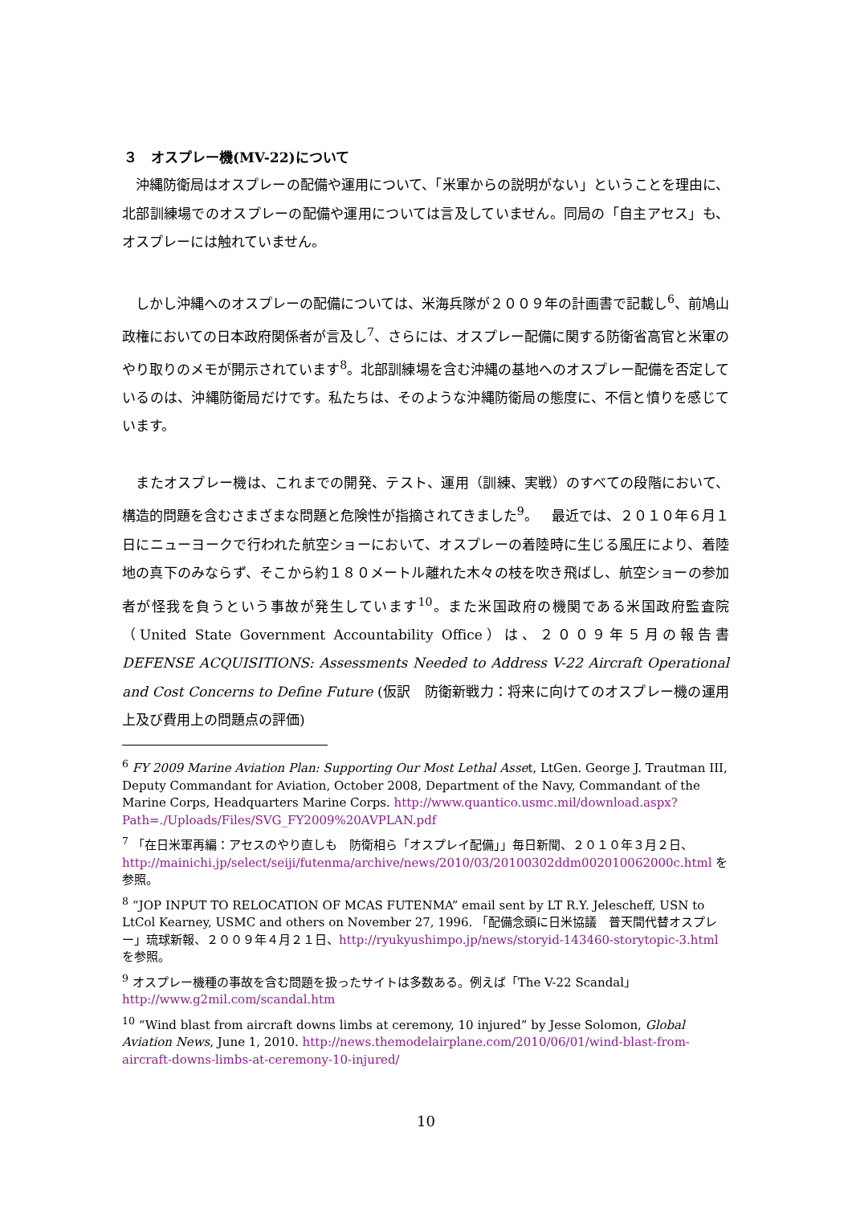３　オスプレー機(MV-22)について
　沖縄防衛局はオスプレーの配備や運用について、「米軍からの説明がない」ということを理由に、北部訓練場でのオスプレーの配備や運用については言及していません。同局の「自主アセス」も、オスプレーには触れていません。
　しかし沖縄へのオスプレーの配備については、米海兵隊が２００９年の計画書で記載し<sup>6</sup>、前鳩山政権においての日本政府関係者が言及し<sup>7</sup>、さらには、オスプレー配備に関する防衛省高官と米軍のやり取りのメモが開示されています<sup>8</sup>。北部訓練場を含む沖縄の基地へのオスプレー配備を否定しているのは、沖縄防衛局だけです。私たちは、そのような沖縄防衛局の態度に、不信と憤りを感じています。
　またオスプレー機は、これまでの開発、テスト、運用（訓練、実戦）のすべての段階において、構造的問題を含むさまざまな問題と危険性が指摘されてきました<sup>9</sup>。　最近では、２０１０年６月１日にニューヨークで行われた航空ショーにおいて、オスプレーの着陸時に生じる風圧により、着陸地の真下のみならず、そこから約１８０メートル離れた木々の枝を吹き飛ばし、航空ショーの参加者が怪我を負うという事故が発生しています<sup>10</sup>。また米国政府の機関である米国政府監査院（United State Government Accountability Office）は、２００９年５月の報告書 DEFENSE ACQUISITIONS: Assessments Needed to Address V-22 Aircraft Operational and Cost Concerns to Define Future (仮訳　防衛新戦力：将来に向けてのオスプレー機の運用上及び費用上の問題点の評価)
<sup>6</sup> FY 2009 Marine Aviation Plan: Supporting Our Most Lethal Asset, LtGen. George J. Trautman III, Deputy Commandant for Aviation, October 2008, Department of the Navy, Commandant of the Marine Corps, Headquarters Marine Corps. http://www.quantico.usmc.mil/download.aspx?Path=./Uploads/Files/SVG_FY2009%20AVPLAN.pdf
<sup>7</sup> 「在日米軍再編：アセスのやり直しも　防衛相ら「オスプレイ配備」」毎日新聞、２０１０年３月２日、http://mainichi.jp/select/seiji/futenma/archive/news/2010/03/20100302ddm002010062000c.html を参照。
<sup>8</sup> “JOP INPUT TO RELOCATION OF MCAS FUTENMA” email sent by LT R.Y. Jelescheff, USN to LtCol Kearney, USMC and others on November 27, 1996. 「配備念頭に日米協議　普天間代替オスプレー」琉球新報、２００９年４月２１日、http://ryukyushimpo.jp/news/storyid-143460-storytopic-3.html を参照。
<sup>9</sup> オスプレー機種の事故を含む問題を扱ったサイトは多数ある。例えば「The V-22 Scandal」
http://www.g2mil.com/scandal.htm
<sup>10</sup> “Wind blast from aircraft downs limbs at ceremony, 10 injured” by Jesse Solomon, Global Aviation News, June 1, 2010. http://news.themodelairplane.com/2010/06/01/wind-blast-from-aircraft-downs-limbs-at-ceremony-10-injured/
10